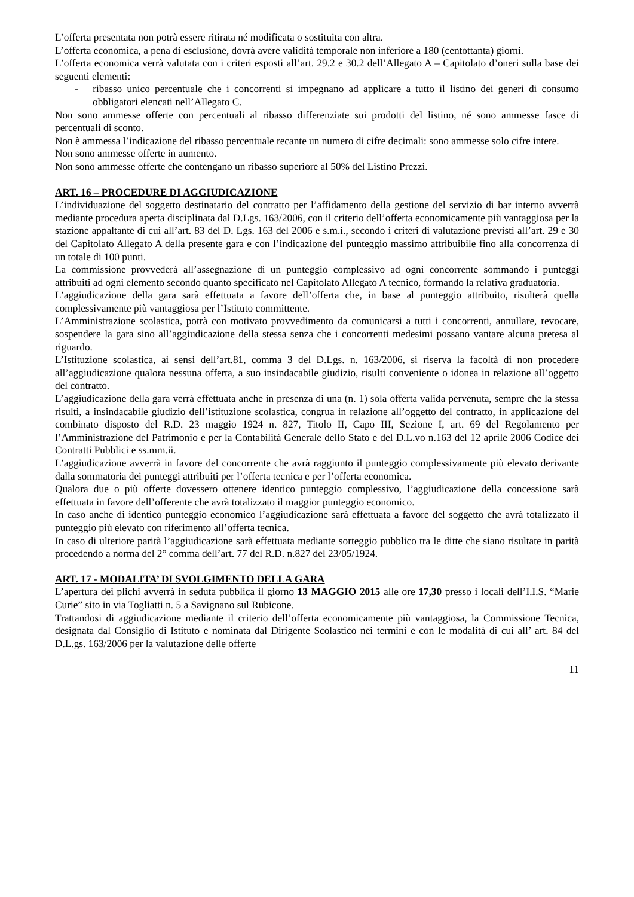L’offerta presentata non potrà essere ritirata né modificata o sostituita con altra.
L’offerta economica, a pena di esclusione, dovrà avere validità temporale non inferiore a 180 (centottanta) giorni.
L’offerta economica verrà valutata con i criteri esposti all’art. 29.2 e 30.2 dell’Allegato A – Capitolato d’oneri sulla base dei seguenti elementi:
- ribasso unico percentuale che i concorrenti si impegnano ad applicare a tutto il listino dei generi di consumo obbligatori elencati nell’Allegato C.
Non sono ammesse offerte con percentuali al ribasso differenziate sui prodotti del listino, né sono ammesse fasce di percentuali di sconto.
Non è ammessa l’indicazione del ribasso percentuale recante un numero di cifre decimali: sono ammesse solo cifre intere.
Non sono ammesse offerte in aumento.
Non sono ammesse offerte che contengano un ribasso superiore al 50% del Listino Prezzi.
ART. 16 – PROCEDURE DI AGGIUDICAZIONE
L’individuazione del soggetto destinatario del contratto per l’affidamento della gestione del servizio di bar interno avverrà mediante procedura aperta disciplinata dal D.Lgs. 163/2006, con il criterio dell’offerta economicamente più vantaggiosa per la stazione appaltante di cui all’art. 83 del D. Lgs. 163 del 2006 e s.m.i., secondo i criteri di valutazione previsti all’art. 29 e 30 del Capitolato Allegato A della presente gara e con l’indicazione del punteggio massimo attribuibile fino alla concorrenza di un totale di 100 punti.
La commissione provvederà all’assegnazione di un punteggio complessivo ad ogni concorrente sommando i punteggi attribuiti ad ogni elemento secondo quanto specificato nel Capitolato Allegato A tecnico, formando la relativa graduatoria.
L’aggiudicazione della gara sarà effettuata a favore dell’offerta che, in base al punteggio attribuito, risulterà quella complessivamente più vantaggiosa per l’Istituto committente.
L’Amministrazione scolastica, potrà con motivato provvedimento da comunicarsi a tutti i concorrenti, annullare, revocare, sospendere la gara sino all’aggiudicazione della stessa senza che i concorrenti medesimi possano vantare alcuna pretesa al riguardo.
L’Istituzione scolastica, ai sensi dell’art.81, comma 3 del D.Lgs. n. 163/2006, si riserva la facoltà di non procedere all’aggiudicazione qualora nessuna offerta, a suo insindacabile giudizio, risulti conveniente o idonea in relazione all’oggetto del contratto.
L’aggiudicazione della gara verrà effettuata anche in presenza di una (n. 1) sola offerta valida pervenuta, sempre che la stessa risulti, a insindacabile giudizio dell’istituzione scolastica, congrua in relazione all’oggetto del contratto, in applicazione del combinato disposto del R.D. 23 maggio 1924 n. 827, Titolo II, Capo III, Sezione I, art. 69 del Regolamento per l’Amministrazione del Patrimonio e per la Contabilità Generale dello Stato e del D.L.vo n.163 del 12 aprile 2006 Codice dei Contratti Pubblici e ss.mm.ii.
L’aggiudicazione avverrà in favore del concorrente che avrà raggiunto il punteggio complessivamente più elevato derivante dalla sommatoria dei punteggi attribuiti per l’offerta tecnica e per l’offerta economica.
Qualora due o più offerte dovessero ottenere identico punteggio complessivo, l’aggiudicazione della concessione sarà effettuata in favore dell’offerente che avrà totalizzato il maggior punteggio economico.
In caso anche di identico punteggio economico l’aggiudicazione sarà effettuata a favore del soggetto che avrà totalizzato il punteggio più elevato con riferimento all’offerta tecnica.
In caso di ulteriore parità l’aggiudicazione sarà effettuata mediante sorteggio pubblico tra le ditte che siano risultate in parità procedendo a norma del 2° comma dell’art. 77 del R.D. n.827 del 23/05/1924.
ART. 17 - MODALITA’ DI SVOLGIMENTO DELLA GARA
L’apertura dei plichi avverrà in seduta pubblica il giorno 13 MAGGIO 2015 alle ore 17,30 presso i locali dell’I.I.S. “Marie Curie” sito in via Togliatti n. 5 a Savignano sul Rubicone.
Trattandosi di aggiudicazione mediante il criterio dell’offerta economicamente più vantaggiosa, la Commissione Tecnica, designata dal Consiglio di Istituto e nominata dal Dirigente Scolastico nei termini e con le modalità di cui all’ art. 84 del D.L.gs. 163/2006 per la valutazione delle offerte
11